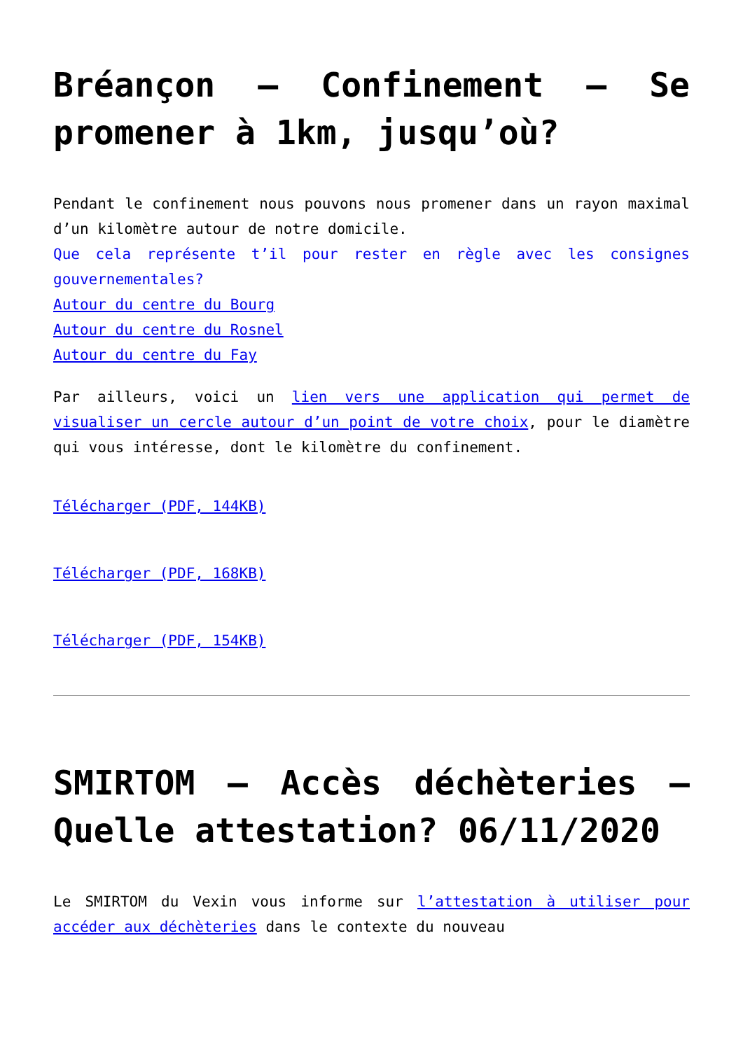Bréançon – Confinement – Se promener à 1km, jusqu’où?
Pendant le confinement nous pouvons nous promener dans un rayon maximal d’un kilomètre autour de notre domicile.
Que cela représente t’il pour rester en règle avec les consignes gouvernementales?
Autour du centre du Bourg
Autour du centre du Rosnel
Autour du centre du Fay
Par ailleurs, voici un lien vers une application qui permet de visualiser un cercle autour d’un point de votre choix, pour le diamètre qui vous intéresse, dont le kilomètre du confinement.
Télécharger (PDF, 144KB)
Télécharger (PDF, 168KB)
Télécharger (PDF, 154KB)
SMIRTOM – Accès déchèteries – Quelle attestation? 06/11/2020
Le SMIRTOM du Vexin vous informe sur l’attestation à utiliser pour accéder aux déchèteries dans le contexte du nouveau